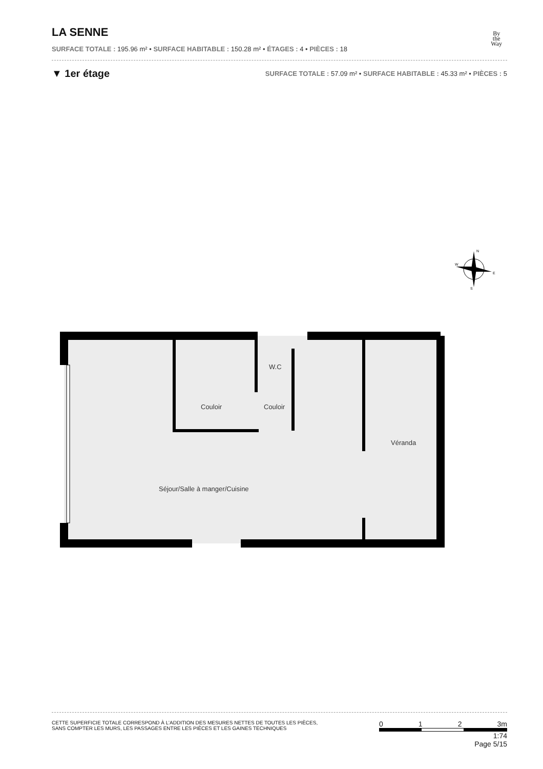By
the
Way
LA SENNE
SURFACE TOTALE : 195.96 m² • SURFACE HABITABLE : 150.28 m² • ÉTAGES : 4 • PIÈCES : 18
▼ 1er étage
SURFACE TOTALE : 57.09 m² • SURFACE HABITABLE : 45.33 m² • PIÈCES : 5
N
W
E
S
Couloir
Couloir
W.C
Véranda
Séjour/Salle à manger/Cuisine
CETTE SUPERFICIE TOTALE CORRESPOND À L’ADDITION DES MESURES NETTES DE TOUTES LES PIÈCES,
SANS COMPTER LES MURS, LES PASSAGES ENTRE LES PIÈCES ET LES GAINES TECHNIQUES
0 1 2 3m
1:74
Page 5/15